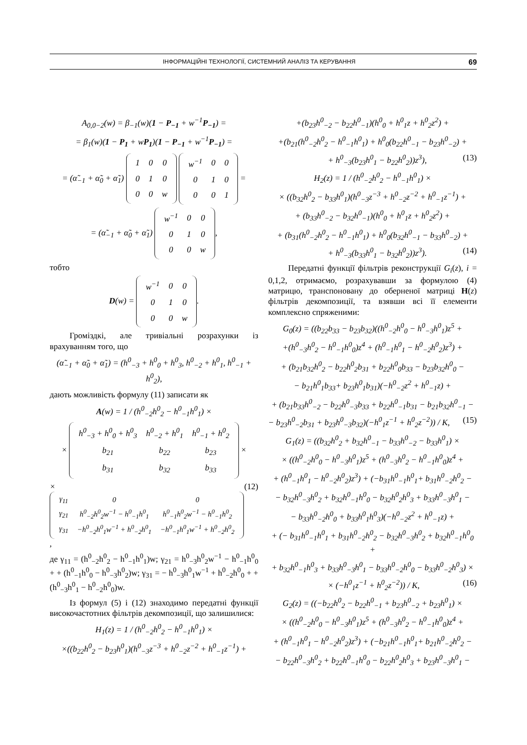ІНФОРМАЦІЙНІ ТЕХНОЛОГІЇ, СИСТЕМНИЙ АНАЛІЗ ТА КЕРУВАННЯ 69
A<sub>0,0−2</sub>(w) = β<sub>−1</sub>(w)(1 − P<sub>−1</sub> + w<sup>−1</sup>P<sub>−1</sub>) =
= β<sub>1</sub>(w)(1 − P<sub>1</sub> + wP<sub>1</sub>)(1 − P<sub>−1</sub> + w<sup>−1</sup>P<sub>−1</sub>) =
= (α̃<sub>−1</sub> + α̃<sub>0</sub> + α̃<sub>1</sub>)
| 1 | 0 | 0 |
| 0 | 1 | 0 |
| 0 | 0 | w |
| w<sup>−1</sup> | 0 | 0 |
| 0 | 1 | 0 |
| 0 | 0 | 1 |
=
= (α̃<sub>−1</sub> + α̃<sub>0</sub> + α̃<sub>1</sub>)
| w<sup>−1</sup> | 0 | 0 |
| 0 | 1 | 0 |
| 0 | 0 | w |
,
тобто
D(w) =
| w<sup>−1</sup> | 0 | 0 |
| 0 | 1 | 0 |
| 0 | 0 | w |
.
Громіздкі, але тривіальні розрахунки із врахуванням того, що
(α̃<sub>−1</sub> + α̃<sub>0</sub> + α̃<sub>1</sub>) = (h<sup>0</sup><sub>−3</sub> + h<sup>0</sup><sub>0</sub> + h<sup>0</sup><sub>3</sub>, h<sup>0</sup><sub>−2</sub> + h<sup>0</sup><sub>1</sub>, h<sup>0</sup><sub>−1</sub> + h<sup>0</sup><sub>2</sub>),
дають можливість формулу (11) записати як
A(w) = 1 / (h<sup>0</sup><sub>−2</sub>h<sup>0</sup><sub>2</sub> − h<sup>0</sup><sub>−1</sub>h<sup>0</sup><sub>1</sub>) ×
×
| h<sup>0</sup><sub>−3</sub> + h<sup>0</sup><sub>0</sub> + h<sup>0</sup><sub>3</sub> | h<sup>0</sup><sub>−2</sub> + h<sup>0</sup><sub>1</sub> | h<sup>0</sup><sub>−1</sub> + h<sup>0</sup><sub>2</sub> |
| b<sub>21</sub> | b<sub>22</sub> | b<sub>23</sub> |
| b<sub>31</sub> | b<sub>32</sub> | b<sub>33</sub> |
×
×
| γ<sub>11</sub> | 0 | 0 |
| γ<sub>21</sub> | h<sup>0</sup><sub>−2</sub>h<sup>0</sup><sub>2</sub>w<sup>−1</sup> − h<sup>0</sup><sub>−1</sub>h<sup>0</sup><sub>1</sub> | h<sup>0</sup><sub>−1</sub>h<sup>0</sup><sub>2</sub>w<sup>−1</sup> − h<sup>0</sup><sub>−1</sub>h<sup>0</sup><sub>2</sub> |
| γ<sub>31</sub> | −h<sup>0</sup><sub>−2</sub>h<sup>0</sup><sub>1</sub>w<sup>−1</sup> + h<sup>0</sup><sub>−2</sub>h<sup>0</sup><sub>1</sub> | −h<sup>0</sup><sub>−1</sub>h<sup>0</sup><sub>1</sub>w<sup>−1</sup> + h<sup>0</sup><sub>−2</sub>h<sup>0</sup><sub>2</sub> |
, (12)
де γ<sub>11</sub> = (h<sup>0</sup><sub>−2</sub>h<sup>0</sup><sub>2</sub> − h<sup>0</sup><sub>−1</sub>h<sup>0</sup><sub>1</sub>)w; γ<sub>21</sub> = h<sup>0</sup><sub>−3</sub>h<sup>0</sup><sub>2</sub>w<sup>−1</sup> − h<sup>0</sup><sub>−1</sub>h<sup>0</sup><sub>0</sub> + + (h<sup>0</sup><sub>−1</sub>h<sup>0</sup><sub>0</sub> − h<sup>0</sup><sub>−3</sub>h<sup>0</sup><sub>2</sub>)w; γ<sub>31</sub> = − h<sup>0</sup><sub>−3</sub>h<sup>0</sup><sub>1</sub>w<sup>−1</sup> + h<sup>0</sup><sub>−2</sub>h<sup>0</sup><sub>0</sub> + + (h<sup>0</sup><sub>−3</sub>h<sup>0</sup><sub>1</sub> − h<sup>0</sup><sub>−2</sub>h<sup>0</sup><sub>0</sub>)w.
Із формул (5) і (12) знаходимо передатні функції високочастотних фільтрів декомпозиції, що залишилися:
H<sub>1</sub>(z) = 1 / (h<sup>0</sup><sub>−2</sub>h<sup>0</sup><sub>2</sub> − h<sup>0</sup><sub>−1</sub>h<sup>0</sup><sub>1</sub>) ×
×((b<sub>22</sub>h<sup>0</sup><sub>2</sub> − b<sub>23</sub>h<sup>0</sup><sub>1</sub>)(h<sup>0</sup><sub>−3</sub>z<sup>−3</sup> + h<sup>0</sup><sub>−2</sub>z<sup>−2</sup> + h<sup>0</sup><sub>−1</sub>z<sup>−1</sup>) +
+(b<sub>23</sub>h<sup>0</sup><sub>−2</sub> − b<sub>22</sub>h<sup>0</sup><sub>−1</sub>)(h<sup>0</sup><sub>0</sub> + h<sup>0</sup><sub>1</sub>z + h<sup>0</sup><sub>2</sub>z<sup>2</sup>) +
+(b<sub>21</sub>(h<sup>0</sup><sub>−2</sub>h<sup>0</sup><sub>2</sub> − h<sup>0</sup><sub>−1</sub>h<sup>0</sup><sub>1</sub>) + h<sup>0</sup><sub>0</sub>(b<sub>22</sub>h<sup>0</sup><sub>−1</sub> − b<sub>23</sub>h<sup>0</sup><sub>−2</sub>) +
+ h<sup>0</sup><sub>−3</sub>(b<sub>23</sub>h<sup>0</sup><sub>1</sub> − b<sub>22</sub>h<sup>0</sup><sub>2</sub>))z<sup>3</sup>), (13)
H<sub>2</sub>(z) = 1 / (h<sup>0</sup><sub>−2</sub>h<sup>0</sup><sub>2</sub> − h<sup>0</sup><sub>−1</sub>h<sup>0</sup><sub>1</sub>) ×
× ((b<sub>32</sub>h<sup>0</sup><sub>2</sub> − b<sub>33</sub>h<sup>0</sup><sub>1</sub>)(h<sup>0</sup><sub>−3</sub>z<sup>−3</sup> + h<sup>0</sup><sub>−2</sub>z<sup>−2</sup> + h<sup>0</sup><sub>−1</sub>z<sup>−1</sup>) +
+ (b<sub>33</sub>h<sup>0</sup><sub>−2</sub> − b<sub>32</sub>h<sup>0</sup><sub>−1</sub>)(h<sup>0</sup><sub>0</sub> + h<sup>0</sup><sub>1</sub>z + h<sup>0</sup><sub>2</sub>z<sup>2</sup>) +
+ (b<sub>31</sub>(h<sup>0</sup><sub>−2</sub>h<sup>0</sup><sub>2</sub> − h<sup>0</sup><sub>−1</sub>h<sup>0</sup><sub>1</sub>) + h<sup>0</sup><sub>0</sub>(b<sub>32</sub>h<sup>0</sup><sub>−1</sub> − b<sub>33</sub>h<sup>0</sup><sub>−2</sub>) +
+ h<sup>0</sup><sub>−3</sub>(b<sub>33</sub>h<sup>0</sup><sub>1</sub> − b<sub>32</sub>h<sup>0</sup><sub>2</sub>))z<sup>3</sup>). (14)
Передатні функції фільтрів реконструкції G<sub>i</sub>(z), i = 0,1,2, отримаємо, розрахувавши за формулою (4) матрицю, транспоновану до оберненої матриці H(z) фільтрів декомпозиції, та взявши всі її елементи комплексно спряженими:
G<sub>0</sub>(z) = ((b<sub>22</sub>b<sub>33</sub> − b<sub>23</sub>b<sub>32</sub>)((h<sup>0</sup><sub>−2</sub>h<sup>0</sup><sub>0</sub> − h<sup>0</sup><sub>−3</sub>h<sup>0</sup><sub>1</sub>)z<sup>5</sup> +
+(h<sup>0</sup><sub>−3</sub>h<sup>0</sup><sub>2</sub> − h<sup>0</sup><sub>−1</sub>h<sup>0</sup><sub>0</sub>)z<sup>4</sup> + (h<sup>0</sup><sub>−1</sub>h<sup>0</sup><sub>1</sub> − h<sup>0</sup><sub>−2</sub>h<sup>0</sup><sub>2</sub>)z<sup>3</sup>) +
+ (b<sub>21</sub>b<sub>32</sub>h<sup>0</sup><sub>2</sub> − b<sub>22</sub>h<sup>0</sup><sub>2</sub>b<sub>31</sub> + b<sub>22</sub>h<sup>0</sup><sub>0</sub>b<sub>33</sub> − b<sub>23</sub>b<sub>32</sub>h<sup>0</sup><sub>0</sub> −
− b<sub>21</sub>h<sup>0</sup><sub>1</sub>b<sub>33</sub>+ b<sub>23</sub>h<sup>0</sup><sub>1</sub>b<sub>31</sub>)(−h<sup>0</sup><sub>−2</sub>z<sup>2</sup> + h<sup>0</sup><sub>−1</sub>z) +
+ (b<sub>21</sub>b<sub>33</sub>h<sup>0</sup><sub>−2</sub> − b<sub>22</sub>h<sup>0</sup><sub>−3</sub>b<sub>33</sub> + b<sub>22</sub>h<sup>0</sup><sub>−1</sub>b<sub>31</sub> − b<sub>21</sub>b<sub>32</sub>h<sup>0</sup><sub>−1</sub> −
− b<sub>23</sub>h<sup>0</sup><sub>−2</sub>b<sub>31</sub> + b<sub>23</sub>h<sup>0</sup><sub>−3</sub>b<sub>32</sub>)(−h<sup>0</sup><sub>1</sub>z<sup>−1</sup> + h<sup>0</sup><sub>2</sub>z<sup>−2</sup>)) / K, (15)
G<sub>1</sub>(z) = ((b<sub>32</sub>h<sup>0</sup><sub>2</sub> + b<sub>32</sub>h<sup>0</sup><sub>−1</sub> − b<sub>33</sub>h<sup>0</sup><sub>−2</sub> − b<sub>33</sub>h<sup>0</sup><sub>1</sub>) ×
× ((h<sup>0</sup><sub>−2</sub>h<sup>0</sup><sub>0</sub> − h<sup>0</sup><sub>−3</sub>h<sup>0</sup><sub>1</sub>)z<sup>5</sup> + (h<sup>0</sup><sub>−3</sub>h<sup>0</sup><sub>2</sub> − h<sup>0</sup><sub>−1</sub>h<sup>0</sup><sub>0</sub>)z<sup>4</sup> +
+ (h<sup>0</sup><sub>−1</sub>h<sup>0</sup><sub>1</sub> − h<sup>0</sup><sub>−2</sub>h<sup>0</sup><sub>2</sub>)z<sup>3</sup>) + (−b<sub>31</sub>h<sup>0</sup><sub>−1</sub>h<sup>0</sup><sub>1</sub>+ b<sub>31</sub>h<sup>0</sup><sub>−2</sub>h<sup>0</sup><sub>2</sub> −
− b<sub>32</sub>h<sup>0</sup><sub>−3</sub>h<sup>0</sup><sub>2</sub> + b<sub>32</sub>h<sup>0</sup><sub>−1</sub>h<sup>0</sup><sub>0</sub> − b<sub>32</sub>h<sup>0</sup><sub>2</sub>h<sup>0</sup><sub>3</sub> + b<sub>33</sub>h<sup>0</sup><sub>−3</sub>h<sup>0</sup><sub>1</sub> −
− b<sub>33</sub>h<sup>0</sup><sub>−2</sub>h<sup>0</sup><sub>0</sub> + b<sub>33</sub>h<sup>0</sup><sub>1</sub>h<sup>0</sup><sub>3</sub>)(−h<sup>0</sup><sub>−2</sub>z<sup>2</sup> + h<sup>0</sup><sub>−1</sub>z) +
+ (− b<sub>31</sub>h<sup>0</sup><sub>−1</sub>h<sup>0</sup><sub>1</sub> + b<sub>31</sub>h<sup>0</sup><sub>−2</sub>h<sup>0</sup><sub>2</sub> − b<sub>32</sub>h<sup>0</sup><sub>−3</sub>h<sup>0</sup><sub>2</sub> + b<sub>32</sub>h<sup>0</sup><sub>−1</sub>h<sup>0</sup><sub>0</sub> +
+ b<sub>32</sub>h<sup>0</sup><sub>−1</sub>h<sup>0</sup><sub>3</sub> + b<sub>33</sub>h<sup>0</sup><sub>−3</sub>h<sup>0</sup><sub>1</sub> − b<sub>33</sub>h<sup>0</sup><sub>−2</sub>h<sup>0</sup><sub>0</sub> − b<sub>33</sub>h<sup>0</sup><sub>−2</sub>h<sup>0</sup><sub>3</sub>) ×
× (−h<sup>0</sup><sub>1</sub>z<sup>−1</sup> + h<sup>0</sup><sub>2</sub>z<sup>−2</sup>)) / K, (16)
G<sub>2</sub>(z) = ((−b<sub>22</sub>h<sup>0</sup><sub>2</sub> − b<sub>22</sub>h<sup>0</sup><sub>−1</sub> + b<sub>23</sub>h<sup>0</sup><sub>−2</sub> + b<sub>23</sub>h<sup>0</sup><sub>1</sub>) ×
× ((h<sup>0</sup><sub>−2</sub>h<sup>0</sup><sub>0</sub> − h<sup>0</sup><sub>−3</sub>h<sup>0</sup><sub>1</sub>)z<sup>5</sup> + (h<sup>0</sup><sub>−3</sub>h<sup>0</sup><sub>2</sub> − h<sup>0</sup><sub>−1</sub>h<sup>0</sup><sub>0</sub>)z<sup>4</sup> +
+ (h<sup>0</sup><sub>−1</sub>h<sup>0</sup><sub>1</sub> − h<sup>0</sup><sub>−2</sub>h<sup>0</sup><sub>2</sub>)z<sup>3</sup>) + (−b<sub>21</sub>h<sup>0</sup><sub>−1</sub>h<sup>0</sup><sub>1</sub>+ b<sub>21</sub>h<sup>0</sup><sub>−2</sub>h<sup>0</sup><sub>2</sub> −
− b<sub>22</sub>h<sup>0</sup><sub>−3</sub>h<sup>0</sup><sub>2</sub> + b<sub>22</sub>h<sup>0</sup><sub>−1</sub>h<sup>0</sup><sub>0</sub> − b<sub>22</sub>h<sup>0</sup><sub>2</sub>h<sup>0</sup><sub>3</sub> + b<sub>23</sub>h<sup>0</sup><sub>−3</sub>h<sup>0</sup><sub>1</sub> −